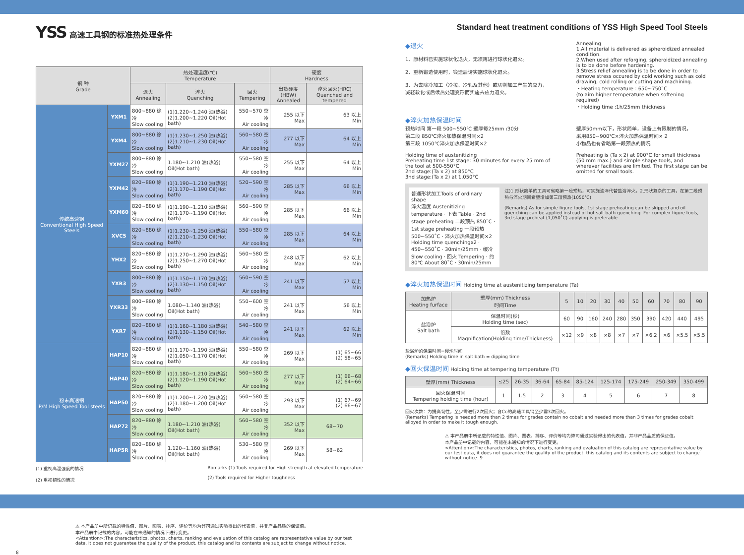YSS 高速工具钢的标准热处理条件
| 钢 种 Grade | | 热处理温度(℃) Temperature | | | 硬度 Hardness | |
| --- | --- | --- | --- | --- | --- | --- |
| | | 退火 Annealing | 淬火 Quenching | 回火 Tempering | 出货硬度(HBW) Annealed | 淬火回火(HRC) Quenched and tempered |
| 传统高速钢 Conventional High Speed Steels | YXM1 | 800~880 徐冷 Slow cooling | (1)1.220~1.240 油(热浴) (2)1.200~1.220 Oil(Hot bath) | 550~570 空冷 Air cooling | 255 以下 Max | 63 以上 Min |
| | YXM4 | 800~880 徐冷 Slow cooling | (1)1.230~1.250 油(热浴) (2)1.210~1.230 Oil(Hot bath) | 560~580 空冷 Air cooling | 277 以下 Max | 64 以上 Min |
| | YXM27 | 800~880 徐冷 Slow cooling | 1.180~1.210 油(热浴) Oil(Hot bath) | 550~580 空冷 Air cooling | 255 以下 Max | 64 以上 Min |
| | YXM42 | 820~880 徐冷 Slow cooling | (1)1.190~1.210 油(热浴) (2)1.170~1.190 Oil(Hot bath) | 520~590 空冷 Air cooling | 285 以下 Max | 66 以上 Min |
| | YXM60 | 820~880 徐冷 Slow cooling | (1)1.190~1.210 油(热浴) (2)1.170~1.190 Oil(Hot bath) | 560~590 空冷 Air cooling | 285 以下 Max | 66 以上 Min |
| | XVC5 | 820~880 徐冷 Slow cooling | (1)1.230~1.250 油(热浴) (2)1.210~1.230 Oil(Hot bath) | 550~580 空冷 Air cooling | 285 以下 Max | 64 以上 Min |
| | YHX2 | 820~880 徐冷 Slow cooling | (1)1.270~1.290 油(热浴) (2)1.250~1.270 Oil(Hot bath) | 560~580 空冷 Air cooling | 248 以下 Max | 62 以上 Min |
| | YXR3 | 800~880 徐冷 Slow cooling | (1)1.150~1.170 油(热浴) (2)1.130~1.150 Oil(Hot bath) | 560~590 空冷 Air cooling | 241 以下 Max | 57 以上 Min |
| | YXR33 | 800~880 徐冷 Slow cooling | 1.080~1.140 油(热浴) Oil(Hot bath) | 550~600 空冷 Air cooling | 241 以下 Max | 56 以上 Min |
| | YXR7 | 820~880 徐冷 Slow cooling | (1)1.160~1.180 油(热浴) (2)1.130~1.150 Oil(Hot bath) | 540~580 空冷 Air cooling | 241 以下 Max | 62 以上 Min |
| 粉末高速钢 P/M High Speed Tool steels | HAP10 | 820~880 徐冷 Slow cooling | (1)1.170~1.190 油(热浴) (2)1.050~1.170 Oil(Hot bath) | 550~580 空冷 Air cooling | 269 以下 Max | (1) 65~66 (2) 58~65 |
| | HAP40 | 820~880 徐冷 Slow cooling | (1)1.180~1.210 油(热浴) (2)1.120~1.190 Oil(Hot bath) | 560~580 空冷 Air cooling | 277 以下 Max | (1) 66~68 (2) 64~66 |
| | HAP50 | 820~880 徐冷 Slow cooling | (1)1.200~1.220 油(热浴) (2)1.180~1.200 Oil(Hot bath) | 560~580 空冷 Air cooling | 293 以下 Max | (1) 67~69 (2) 66~67 |
| | HAP72 | 820~880 徐冷 Slow cooling | 1.180~1.210 油(热浴) Oil(Hot bath) | 560~580 空冷 Air cooling | 352 以下 Max | 68~70 |
| | HAP5R | 820~880 徐冷 Slow cooling | 1.120~1.160 油(热浴) Oil(Hot bath) | 530~580 空冷 Air cooling | 269 以下 Max | 58~62 |
(1) 重视高温强度的情况
(2) 重视韧性的情况
Romarks (1) Tools required for High strength at elevated temperature
(2) Tools required for Higher toughness
⚠ 本产品册中所记载的特性值、图片、图表、排序、评价等均为弊司通过实验得出的代表值，并非产品品质的保证值。
本产品册中记载的内容，可能在未通知的情况下进行变更。
<Attention>:The characteristics, photos, charts, ranking and evaluation of this catalog are representative value by our test data, it does not guarantee the quality of the product. this catalog and its contents are subject to change without notice.
8
Standard heat treatment conditions of YSS High Speed Tool Steels
◆退火
1、原材料已实施球状化退火，无须再进行球状化退火。
2、重新锻造使用时，锻造后请实施球状化退火。
3、为去除冷加工（冷拉、冷轧及其他）或切削加工产生的应力，减轻软化或后续热处理变形而实施去应力退火。
Annealing
1.All material is delivered as spheroidized annealed condition.
2.When used after reforging, spheroidized annealing is to be done before hardening.
3.Stress relief annealing is to be done in order to remove stress occured by cold working such as cold drawing, cold rolling or cutting and machining.
・Heating temperature : 650~750˚C
(to aim higher temperature when softening required)
・Holding time :1h/25mm thickness
◆淬火加热保温时间
预热时间 第一段 500~550℃ 壁厚每25mm /30分
第二段 850℃淬火加热保温时间×2
第三段 1050℃淬火加热保温时间×2
Holding time of austenitizing
Preheating time 1st stage: 30 minutes for every 25 mm of the tool at 500-550°C
2nd stage:(Ta x 2) at 850°C
3nd stage:(Ta x 2) at 1,050°C
壁厚50mm以下，形状简单，设备上有限制的情况，
采用850~900℃×淬火加热保温时间× 2
小物品也有省略第一段预热的情况
Preheating is (Ta x 2) at 900°C for small thickness (50 mm max.) and simple shape tools, and wherever facilities are limited. The first stage can be omitted for small tools.
普通形状加工Tools of ordinary shape
淬火温度 Austenitizing temperature · 下表 Table · 2nd stage preheating 二段预热 850˚C · 1st stage preheating 一段预热 500~550˚C · 淬火加热保温时间×2 Holding time quenchingx2 · 450~550˚C · 30min/25mm · 缓冷 Slow cooling · 回火 Tempering · 约80℃ About 80˚C · 30min/25mm
注)1.形状简单的工具可省略第一段预热，可实施油淬代替盐浴淬火。2.形状复杂的工具，在第二段预热与淬火期间希望增加第三段预热(1050℃)
(Remarks) As for simple figure tools, 1st stage preheating can be skipped and oil quenching can be applied instead of hot salt bath quenching. For complex figure tools, 3rd stage preheat (1,050˚C) applying is preferable.
◆淬火加热保温时间 Holding time at austenitizing temperature (Ta)
| 加热炉 Heating furface | 壁厚(mm) Thickness 时间Time | 5 | 10 | 20 | 30 | 40 | 50 | 60 | 70 | 80 | 90 |
| 盐浴炉 Salt bath | 保温时间(秒) Holding time (sec) | 60 | 90 | 160 | 240 | 280 | 350 | 390 | 420 | 440 | 495 |
| | 倍数 Magnification(Holding time/Thickness) | ×12 | ×9 | ×8 | ×8 | ×7 | ×7 | ×6.2 | ×6 | ×5.5 | ×5.5 |
盐浴炉的保温时间=侵泡时间
(Remarks) Holding time in salt bath = dipping time
◆回火保温时间 Holding time at tempering temperature (Tt)
| 壁厚(mm) Thickness | ≤25 | 26-35 | 36-64 | 65-84 | 85-124 | 125-174 | 175-249 | 250-349 | 350-499 |
| 回火保温时间 Tempering holding time (hour) | 1 | 1.5 | 2 | 3 | 4 | 5 | 6 | 7 | 8 |
回火次数：为提高韧性，至少需进行2次回火；含Co的高速工具钢至少需3次回火。
(Remarks) Tempering is needed more than 2 times for grades contain no cobalt and needed more than 3 times for grades cobalt alloyed in order to make it tough enough.
⚠ 本产品册中所记载的特性值、图片、图表、排序、评价等均为弊司通过实验得出的代表值，并非产品品质的保证值。
本产品册中记载的内容，可能在未通知的情况下进行变更。
<Attention>:The characteristics, photos, charts, ranking and evaluation of this catalog are representative value by our test data, it does not guarantee the quality of the product. this catalog and its contents are subject to change without notice. 9